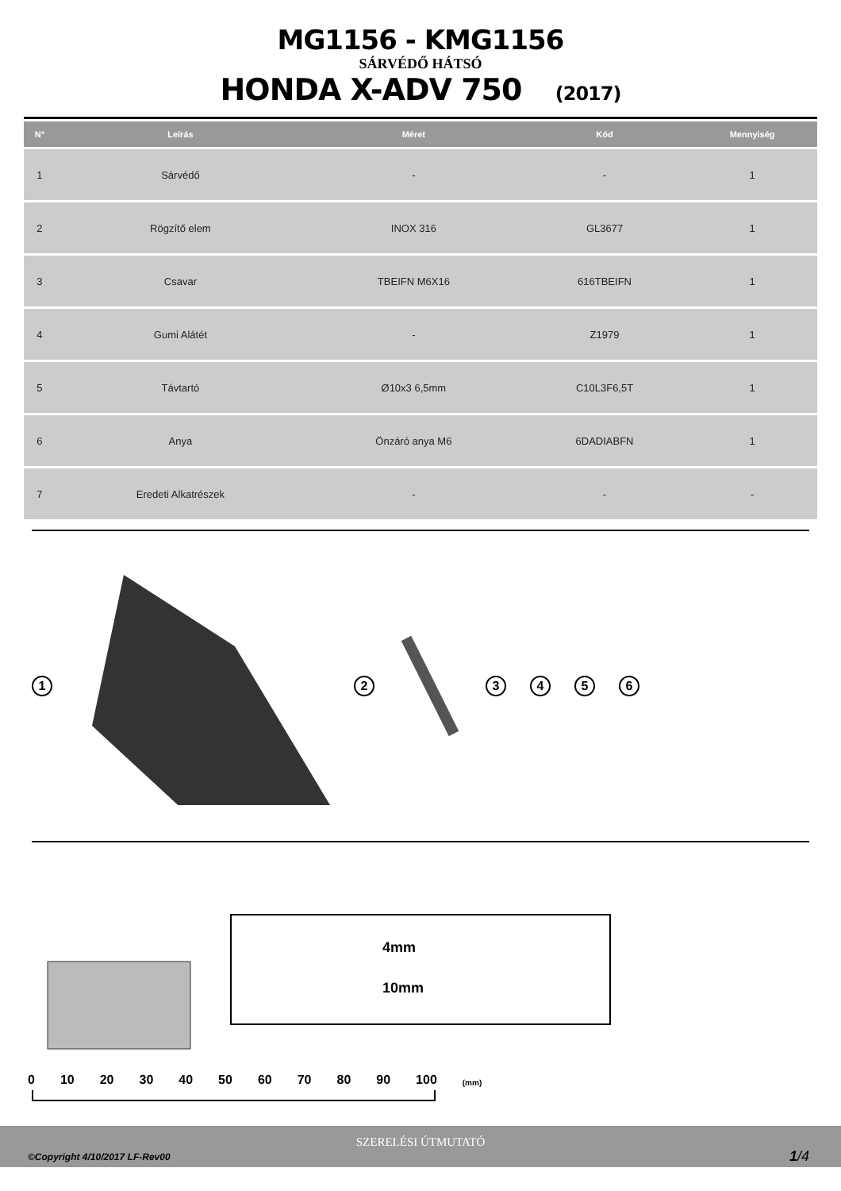MG1156 - KMG1156
SÁRVÉDŐ HÁTSÓ
HONDA X-ADV 750 (2017)
| N° | Leírás | Méret | Kód | Mennyiség |
| --- | --- | --- | --- | --- |
| 1 | Sárvédő | - | - | 1 |
| 2 | Rögzítő elem | INOX 316 | GL3677 | 1 |
| 3 | Csavar | TBEIFN M6X16 | 616TBEIFN | 1 |
| 4 | Gumi Alátét | - | Z1979 | 1 |
| 5 | Távtartó | Ø10x3 6,5mm | C10L3F6,5T | 1 |
| 6 | Anya | Önzáró anya M6 | 6DADIABFN | 1 |
| 7 | Eredeti Alkatrészek | - | - | - |
1 2 3456
4mm
10mm
0 10 20 30 40 50 60 70 80 90 100 (mm)
SZERELÉSI ÚTMUTATÓ
©Copyright 4/10/2017 LF-Rev00 1/4